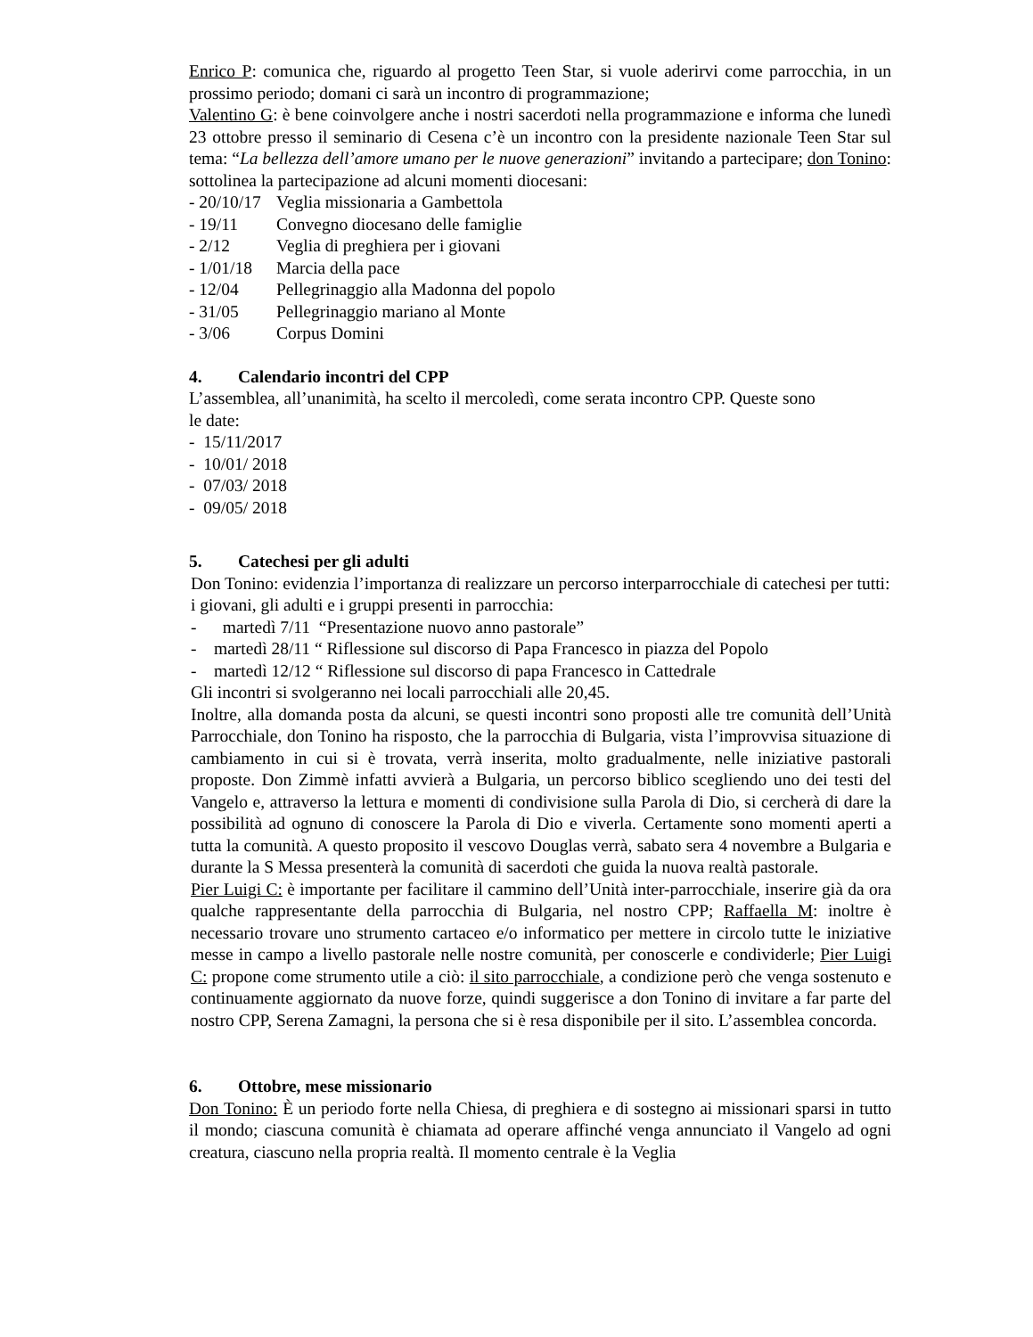Enrico P: comunica che, riguardo al progetto Teen Star, si vuole aderirvi come parrocchia, in un prossimo periodo; domani ci sarà un incontro di programmazione;
Valentino G: è bene coinvolgere anche i nostri sacerdoti nella programmazione e informa che lunedì 23 ottobre presso il seminario di Cesena c’è un incontro con la presidente nazionale Teen Star sul tema: “La bellezza dell’amore umano per le nuove generazioni” invitando a partecipare; don Tonino: sottolinea la partecipazione ad alcuni momenti diocesani:
- 20/10/17 Veglia missionaria a Gambettola
- 19/11 Convegno diocesano delle famiglie
- 2/12 Veglia di preghiera per i giovani
- 1/01/18 Marcia della pace
- 12/04 Pellegrinaggio alla Madonna del popolo
- 31/05 Pellegrinaggio mariano al Monte
- 3/06 Corpus Domini
4. Calendario incontri del CPP
L’assemblea, all’unanimità, ha scelto il mercoledì, come serata incontro CPP. Queste sono
le date:
- 15/11/2017
- 10/01/ 2018
- 07/03/ 2018
- 09/05/ 2018
5. Catechesi per gli adulti
Don Tonino: evidenzia l’importanza di realizzare un percorso interparrocchiale di catechesi per tutti: i giovani, gli adulti e i gruppi presenti in parrocchia:
- martedì 7/11 “Presentazione nuovo anno pastorale”
- martedì 28/11 “ Riflessione sul discorso di Papa Francesco in piazza del Popolo
- martedì 12/12 “ Riflessione sul discorso di papa Francesco in Cattedrale
Gli incontri si svolgeranno nei locali parrocchiali alle 20,45.
Inoltre, alla domanda posta da alcuni, se questi incontri sono proposti alle tre comunità dell’Unità Parrocchiale, don Tonino ha risposto, che la parrocchia di Bulgaria, vista l’improvvisa situazione di cambiamento in cui si è trovata, verrà inserita, molto gradualmente, nelle iniziative pastorali proposte. Don Zimmè infatti avvierà a Bulgaria, un percorso biblico scegliendo uno dei testi del Vangelo e, attraverso la lettura e momenti di condivisione sulla Parola di Dio, si cercherà di dare la possibilità ad ognuno di conoscere la Parola di Dio e viverla. Certamente sono momenti aperti a tutta la comunità. A questo proposito il vescovo Douglas verrà, sabato sera 4 novembre a Bulgaria e durante la S Messa presenterà la comunità di sacerdoti che guida la nuova realtà pastorale.
Pier Luigi C: è importante per facilitare il cammino dell’Unità inter-parrocchiale, inserire già da ora qualche rappresentante della parrocchia di Bulgaria, nel nostro CPP; Raffaella M: inoltre è necessario trovare uno strumento cartaceo e/o informatico per mettere in circolo tutte le iniziative messe in campo a livello pastorale nelle nostre comunità, per conoscerle e condividerle; Pier Luigi C: propone come strumento utile a ciò: il sito parrocchiale, a condizione però che venga sostenuto e continuamente aggiornato da nuove forze, quindi suggerisce a don Tonino di invitare a far parte del nostro CPP, Serena Zamagni, la persona che si è resa disponibile per il sito. L’assemblea concorda.
6. Ottobre, mese missionario
Don Tonino: È un periodo forte nella Chiesa, di preghiera e di sostegno ai missionari sparsi in tutto il mondo; ciascuna comunità è chiamata ad operare affinché venga annunciato il Vangelo ad ogni creatura, ciascuno nella propria realtà. Il momento centrale è la Veglia